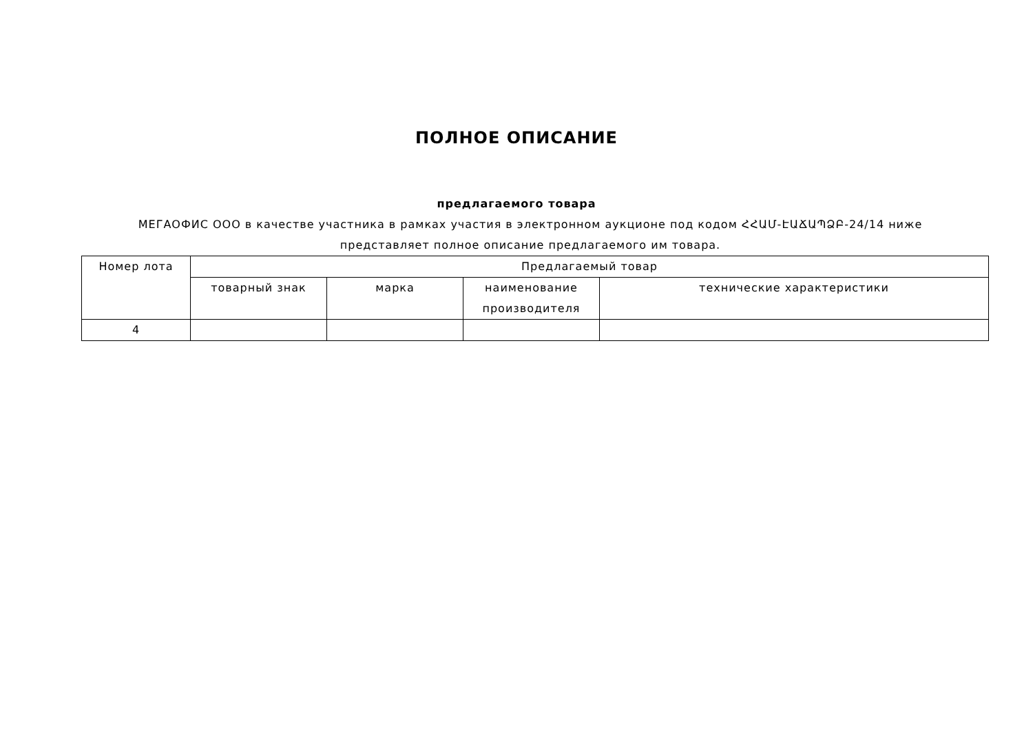ПОЛНОЕ ОПИСАНИЕ
предлагаемого товара
МЕГАОФИС ООО в качестве участника в рамках участия в электронном аукционе под кодом ՀՀԱՄ-ԷԱՃԱՊՁԲ-24/14 ниже представляет полное описание предлагаемого им товара.
| Номер лота | Предлагаемый товар | | | |
| --- | --- | --- | --- | --- |
| | товарный знак | марка | наименование производителя | технические характеристики |
| 4 | | | | |